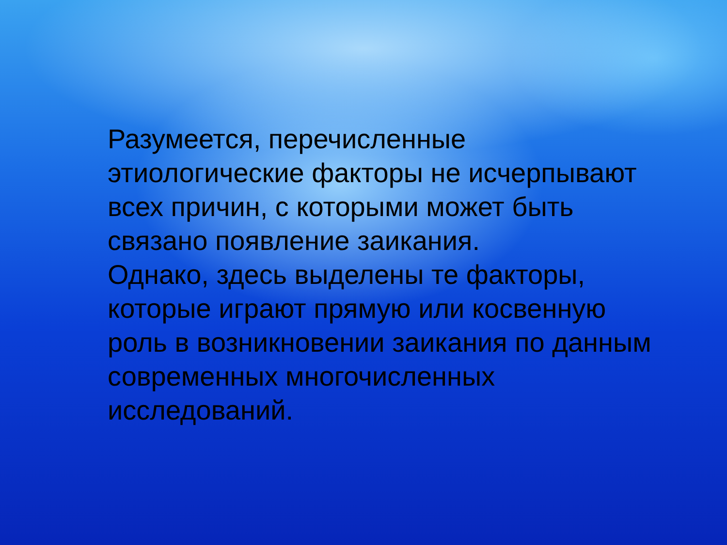Разумеется, перечисленные этиологические факторы не исчерпывают всех причин, с которыми может быть связано появление заикания.
Однако, здесь выделены те факторы, которые играют прямую или косвенную роль в возникновении заикания по данным современных многочисленных исследований.